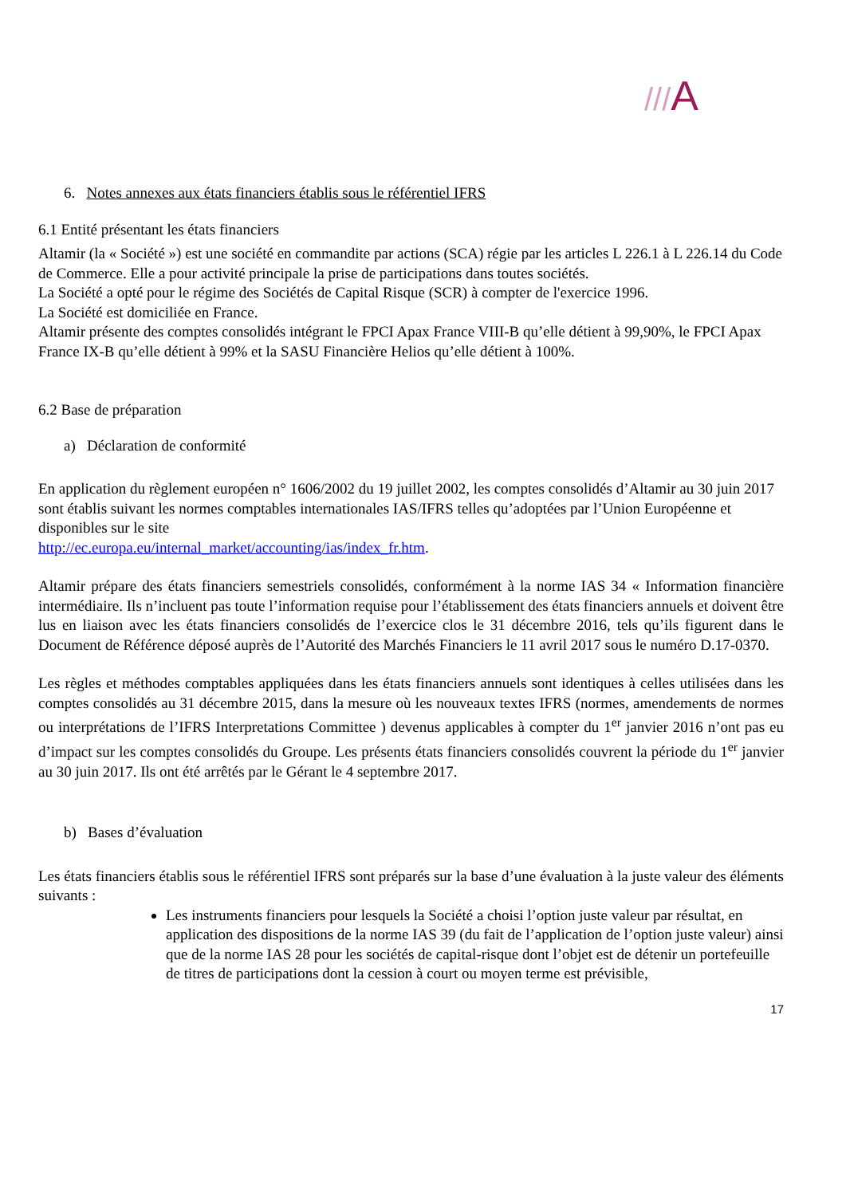///A
6. Notes annexes aux états financiers établis sous le référentiel IFRS
6.1 Entité présentant les états financiers
Altamir (la « Société ») est une société en commandite par actions (SCA) régie par les articles L 226.1 à L 226.14 du Code de Commerce. Elle a pour activité principale la prise de participations dans toutes sociétés.
La Société a opté pour le régime des Sociétés de Capital Risque (SCR) à compter de l'exercice 1996.
La Société est domiciliée en France.
Altamir présente des comptes consolidés intégrant le FPCI Apax France VIII-B qu’elle détient à 99,90%, le FPCI Apax France IX-B qu’elle détient à 99% et la SASU Financière Helios qu’elle détient à 100%.
6.2 Base de préparation
a) Déclaration de conformité
En application du règlement européen n° 1606/2002 du 19 juillet 2002, les comptes consolidés d’Altamir au 30 juin 2017 sont établis suivant les normes comptables internationales IAS/IFRS telles qu’adoptées par l’Union Européenne et disponibles sur le site
http://ec.europa.eu/internal_market/accounting/ias/index_fr.htm.
Altamir prépare des états financiers semestriels consolidés, conformément à la norme IAS 34 « Information financière intermédiaire. Ils n’incluent pas toute l’information requise pour l’établissement des états financiers annuels et doivent être lus en liaison avec les états financiers consolidés de l’exercice clos le 31 décembre 2016, tels qu’ils figurent dans le Document de Référence déposé auprès de l’Autorité des Marchés Financiers le 11 avril 2017 sous le numéro D.17-0370.
Les règles et méthodes comptables appliquées dans les états financiers annuels sont identiques à celles utilisées dans les comptes consolidés au 31 décembre 2015, dans la mesure où les nouveaux textes IFRS (normes, amendements de normes ou interprétations de l’IFRS Interpretations Committee ) devenus applicables à compter du 1<sup>er</sup> janvier 2016 n’ont pas eu d’impact sur les comptes consolidés du Groupe. Les présents états financiers consolidés couvrent la période du 1<sup>er</sup> janvier au 30 juin 2017. Ils ont été arrêtés par le Gérant le 4 septembre 2017.
b) Bases d’évaluation
Les états financiers établis sous le référentiel IFRS sont préparés sur la base d’une évaluation à la juste valeur des éléments suivants :
Les instruments financiers pour lesquels la Société a choisi l’option juste valeur par résultat, en application des dispositions de la norme IAS 39 (du fait de l’application de l’option juste valeur) ainsi que de la norme IAS 28 pour les sociétés de capital-risque dont l’objet est de détenir un portefeuille de titres de participations dont la cession à court ou moyen terme est prévisible,
17